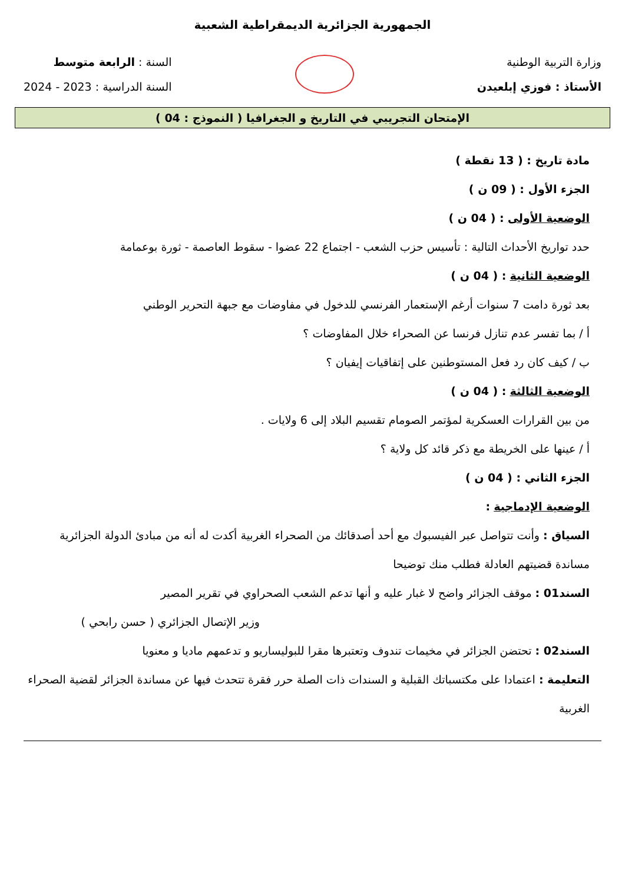الجمهورية الجزائرية الديمقراطية الشعبية
وزارة التربية الوطنية
الأستاذ : فوزي إبلعيدن
السنة : الرابعة متوسط
السنة الدراسية : 2023 - 2024
الإمتحان التجريبي في التاريخ و الجغرافيا ( النموذج : 04 )
مادة تاريخ : ( 13 نقطة )
الجزء الأول : ( 09 ن )
الوضعية الأولى : ( 04 ن )
حدد تواريخ الأحداث التالية : تأسيس حزب الشعب - اجتماع 22 عضوا - سقوط العاصمة - ثورة بوعمامة
الوضعية الثانية : ( 04 ن )
بعد ثورة دامت 7 سنوات أرغم الإستعمار الفرنسي للدخول في مفاوضات مع جبهة التحرير الوطني
أ / بما تفسر عدم تنازل فرنسا عن الصحراء خلال المفاوضات ؟
ب / كيف كان رد فعل المستوطنين على إتفاقيات إيفيان ؟
الوضعية الثالثة : ( 04 ن )
من بين القرارات العسكرية لمؤتمر الصومام تقسيم البلاد إلى 6 ولايات .
أ / عينها على الخريطة مع ذكر قائد كل ولاية ؟
الجزء الثاني : ( 04 ن )
الوضعية الإدماجية :
السياق : وأنت تتواصل عبر الفيسبوك مع أحد أصدقائك من الصحراء الغربية أكدت له أنه من مبادئ الدولة الجزائرية مساندة قضيتهم العادلة فطلب منك توضيحا
السند01 : موقف الجزائر واضح لا غبار عليه و أنها تدعم الشعب الصحراوي في تقرير المصير
وزير الإتصال الجزائري ( حسن رابحي )
السند02 : تحتضن الجزائر في مخيمات تندوف وتعتبرها مقرا للبوليساريو و تدعمهم ماديا و معنويا
التعليمة : اعتمادا على مكتسباتك القبلية و السندات ذات الصلة حرر فقرة تتحدث فيها عن مساندة الجزائر لقضية الصحراء الغربية